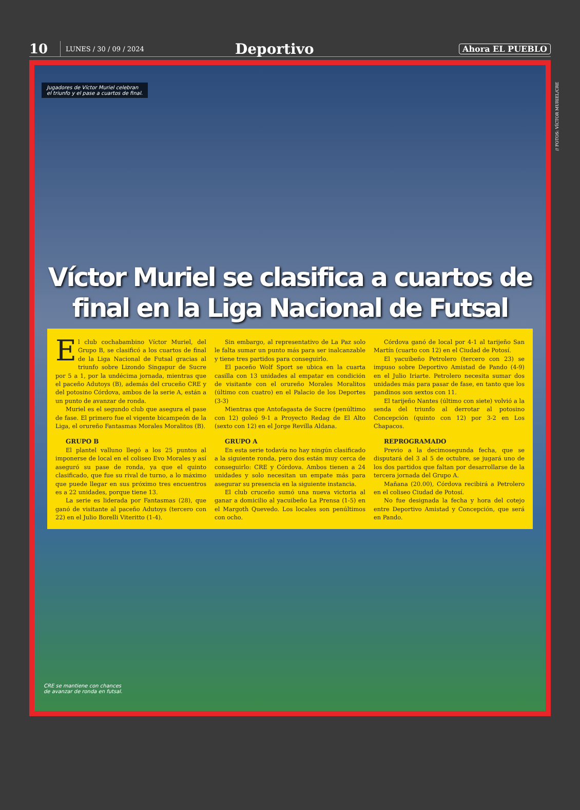10 LUNES / 30 / 09 / 2024 Deportivo Ahora EL PUEBLO
// FOTOS: VÍCTOR MURIEL/CRE
Jugadores de Víctor Muriel celebran
el triunfo y el pase a cuartos de final.
Víctor Muriel se clasifica a cuartos de final en la Liga Nacional de Futsal
El club cochabambino Víctor Muriel, del Grupo B, se clasificó a los cuartos de final de la Liga Nacional de Futsal gracias al triunfo sobre Lizondo Singapur de Sucre por 5 a 1, por la undécima jornada, mientras que el paceño Adutoys (B), además del cruceño CRE y del potosino Córdova, ambos de la serie A, están a un punto de avanzar de ronda.
Muriel es el segundo club que asegura el pase de fase. El primero fue el vigente bicampeón de la Liga, el orureño Fantasmas Morales Moralitos (B).
GRUPO B
El plantel valluno llegó a los 25 puntos al imponerse de local en el coliseo Evo Morales y así aseguró su pase de ronda, ya que el quinto clasificado, que fue su rival de turno, a lo máximo que puede llegar en sus próximo tres encuentros es a 22 unidades, porque tiene 13.
La serie es liderada por Fantasmas (28), que ganó de visitante al paceño Adutoys (tercero con 22) en el Julio Borelli Viteritto (1-4).
Sin embargo, al representativo de La Paz solo le falta sumar un punto más para ser inalcanzable y tiene tres partidos para conseguirlo.
El paceño Wolf Sport se ubica en la cuarta casilla con 13 unidades al empatar en condición de visitante con el orureño Morales Moralitos (último con cuatro) en el Palacio de los Deportes (3-3)
Mientras que Antofagasta de Sucre (penúltimo con 12) goleó 9-1 a Proyecto Redag de El Alto (sexto con 12) en el Jorge Revilla Aldana.
GRUPO A
En esta serie todavía no hay ningún clasificado a la siguiente ronda, pero dos están muy cerca de conseguirlo: CRE y Córdova. Ambos tienen a 24 unidades y solo necesitan un empate más para asegurar su presencia en la siguiente instancia.
El club cruceño sumó una nueva victoria al ganar a domicilio al yacuibeño La Prensa (1-5) en el Margoth Quevedo. Los locales son penúltimos con ocho.
Córdova ganó de local por 4-1 al tarijeño San Martín (cuarto con 12) en el Ciudad de Potosí.
El yacuibeño Petrolero (tercero con 23) se impuso sobre Deportivo Amistad de Pando (4-9) en el Julio Iriarte. Petrolero necesita sumar dos unidades más para pasar de fase, en tanto que los pandinos son sextos con 11.
El tarijeño Nantes (último con siete) volvió a la senda del triunfo al derrotar al potosino Concepción (quinto con 12) por 3-2 en Los Chapacos.
REPROGRAMADO
Previo a la decimosegunda fecha, que se disputará del 3 al 5 de octubre, se jugará uno de los dos partidos que faltan por desarrollarse de la tercera jornada del Grupo A.
Mañana (20.00), Córdova recibirá a Petrolero en el coliseo Ciudad de Potosí.
No fue designada la fecha y hora del cotejo entre Deportivo Amistad y Concepción, que será en Pando.
CRE se mantiene con chances
de avanzar de ronda en futsal.